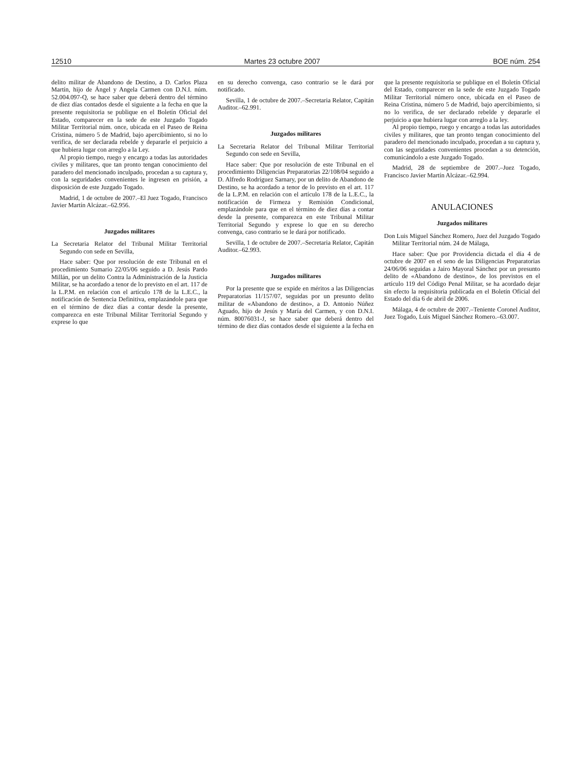12510 Martes 23 octubre 2007 BOE núm. 254
delito militar de Abandono de Destino, a D. Carlos Plaza Martín, hijo de Ángel y Angela Carmen con D.N.I. núm. 52.004.097-Q, se hace saber que deberá dentro del término de diez días contados desde el siguiente a la fecha en que la presente requisitoria se publique en el Boletín Oficial del Estado, comparecer en la sede de este Juzgado Togado Militar Territorial núm. once, ubicada en el Paseo de Reina Cristina, número 5 de Madrid, bajo apercibimiento, si no lo verifica, de ser declarada rebelde y depararle el perjuicio a que hubiera lugar con arreglo a la Ley.
Al propio tiempo, ruego y encargo a todas las autoridades civiles y militares, que tan pronto tengan conocimiento del paradero del mencionado inculpado, procedan a su captura y, con la seguridades convenientes le ingresen en prisión, a disposición de este Juzgado Togado.
Madrid, 1 de octubre de 2007.–El Juez Togado, Francisco Javier Martín Alcázar.–62.956.
Juzgados militares
La Secretaria Relator del Tribunal Militar Territorial Segundo con sede en Sevilla,
Hace saber: Que por resolución de este Tribunal en el procedimiento Sumario 22/05/06 seguido a D. Jesús Pardo Millán, por un delito Contra la Administración de la Justicia Militar, se ha acordado a tenor de lo previsto en el art. 117 de la L.P.M. en relación con el artículo 178 de la L.E.C., la notificación de Sentencia Definitiva, emplazándole para que en el término de diez días a contar desde la presente, comparezca en este Tribunal Militar Territorial Segundo y exprese lo que
en su derecho convenga, caso contrario se le dará por notificado.
Sevilla, 1 de octubre de 2007.–Secretaria Relator, Capitán Auditor.–62.991.
Juzgados militares
La Secretaria Relator del Tribunal Militar Territorial Segundo con sede en Sevilla,
Hace saber: Que por resolución de este Tribunal en el procedimiento Diligencias Preparatorias 22/108/04 seguido a D. Alfredo Rodríguez Sarnary, por un delito de Abandono de Destino, se ha acordado a tenor de lo previsto en el art. 117 de la L.P.M. en relación con el artículo 178 de la L.E.C., la notificación de Firmeza y Remisión Condicional, emplazándole para que en el término de diez días a contar desde la presente, comparezca en este Tribunal Militar Territorial Segundo y exprese lo que en su derecho convenga, caso contrario se le dará por notificado.
Sevilla, 1 de octubre de 2007.–Secretaria Relator, Capitán Auditor.–62.993.
Juzgados militares
Por la presente que se expide en méritos a las Diligencias Preparatorias 11/157/07, seguidas por un presunto delito militar de «Abandono de destino», a D. Antonio Núñez Aguado, hijo de Jesús y María del Carmen, y con D.N.I. núm. 80076031-J, se hace saber que deberá dentro del término de diez días contados desde el siguiente a la fecha en
que la presente requisitoria se publique en el Boletín Oficial del Estado, comparecer en la sede de este Juzgado Togado Militar Territorial número once, ubicada en el Paseo de Reina Cristina, número 5 de Madrid, bajo apercibimiento, si no lo verifica, de ser declarado rebelde y depararle el perjuicio a que hubiera lugar con arreglo a la ley.
Al propio tiempo, ruego y encargo a todas las autoridades civiles y militares, que tan pronto tengan conocimiento del paradero del mencionado inculpado, procedan a su captura y, con las seguridades convenientes procedan a su detención, comunicándolo a este Juzgado Togado.
Madrid, 28 de septiembre de 2007.–Juez Togado, Francisco Javier Martín Alcázar.–62.994.
ANULACIONES
Juzgados militares
Don Luis Miguel Sánchez Romero, Juez del Juzgado Togado Militar Territorial núm. 24 de Málaga,
Hace saber: Que por Providencia dictada el día 4 de octubre de 2007 en el seno de las Diligencias Preparatorias 24/06/06 seguidas a Jairo Mayoral Sánchez por un presunto delito de «Abandono de destino», de los previstos en el artículo 119 del Código Penal Militar, se ha acordado dejar sin efecto la requisitoria publicada en el Boletín Oficial del Estado del día 6 de abril de 2006.
Málaga, 4 de octubre de 2007.–Teniente Coronel Auditor, Juez Togado, Luis Miguel Sánchez Romero.–63.007.